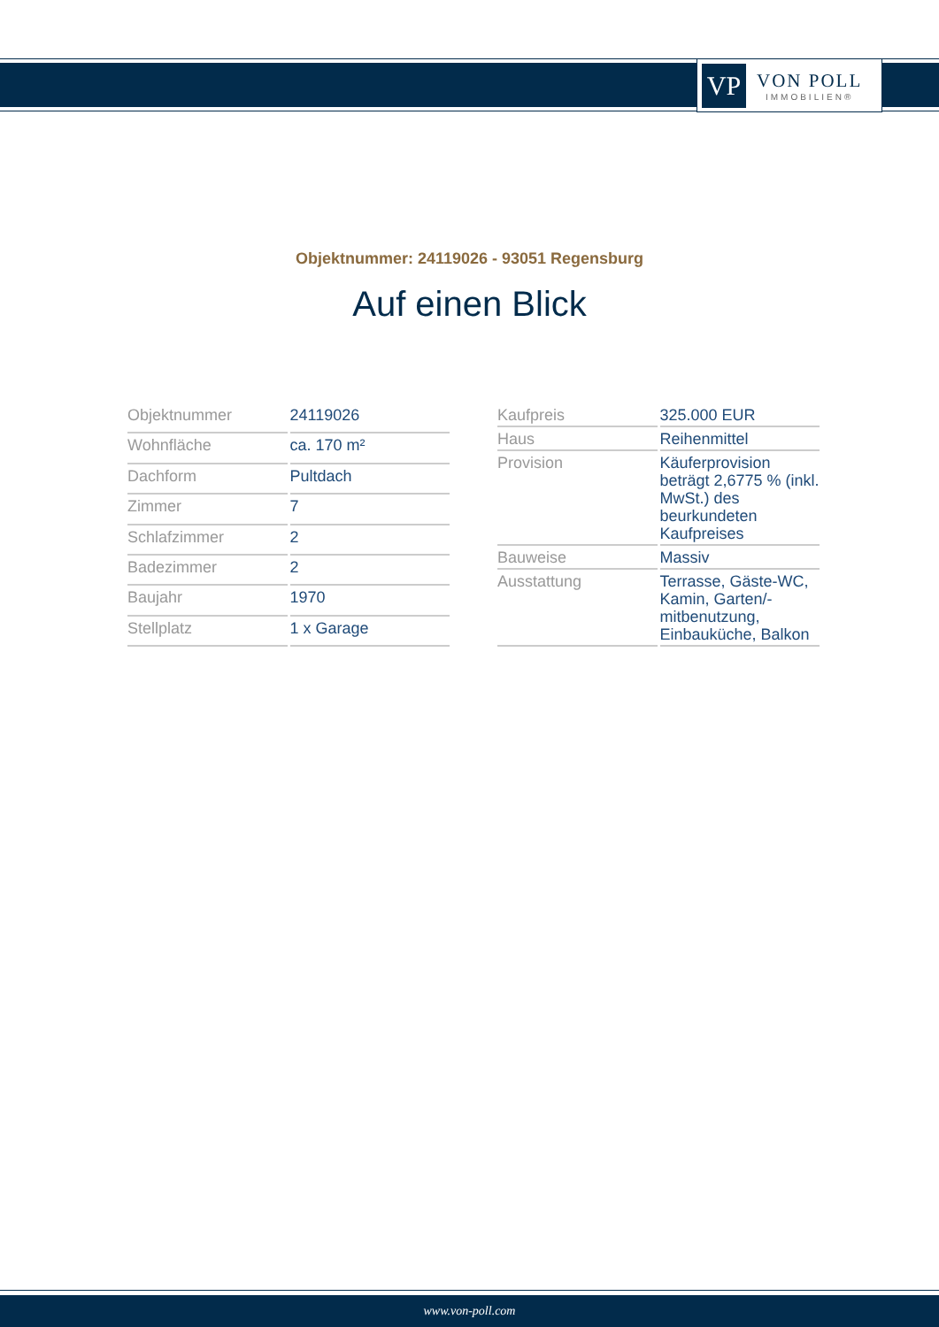VP
VON POLL
IMMOBILIEN®
Objektnummer: 24119026 - 93051 Regensburg
Auf einen Blick
| Objektnummer | 24119026 |
| Wohnfläche | ca. 170 m² |
| Dachform | Pultdach |
| Zimmer | 7 |
| Schlafzimmer | 2 |
| Badezimmer | 2 |
| Baujahr | 1970 |
| Stellplatz | 1 x Garage |
| Kaufpreis | 325.000 EUR |
| Haus | Reihenmittel |
| Provision | Käuferprovision beträgt 2,6775 % (inkl. MwSt.) des beurkundeten Kaufpreises |
| Bauweise | Massiv |
| Ausstattung | Terrasse, Gäste-WC, Kamin, Garten/-mitbenutzung, Einbauküche, Balkon |
www.von-poll.com